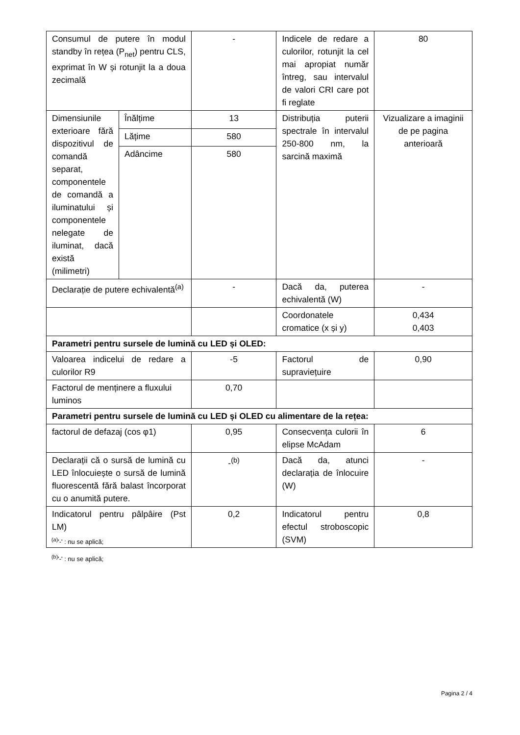| Consumul de putere în modul standby în rețea (P<sub>net</sub>) pentru CLS, exprimat în W și rotunjit la a doua zecimală | | - | Indicele de redare a culorilor, rotunjit la cel mai apropiat număr întreg, sau intervalul de valori CRI care pot fi reglate | 80 |
| Dimensiunile exterioare fără dispozitivul de comandă separat, componentele de comandă a iluminatului și componentele nelegate de iluminat, dacă există (milimetri) | Înălțime | 13 | Distribuția puterii spectrale în intervalul 250-800 nm, la sarcină maximă | Vizualizare a imaginii de pe pagina anterioară |
| | Lățime | 580 | | |
| | Adâncime | 580 | | |
| Declarație de putere echivalentă<sup>(a)</sup> | | - | Dacă da, puterea echivalentă (W) | - |
| | | | Coordonatele cromatice (x și y) | 0,434 0,403 |
| Parametri pentru sursele de lumină cu LED și OLED: | | | | |
| Valoarea indicelui de redare a culorilor R9 | | -5 | Factorul de supraviețuire | 0,90 |
| Factorul de menținere a fluxului luminos | | 0,70 | | |
| Parametri pentru sursele de lumină cu LED și OLED cu alimentare de la rețea: | | | | |
| factorul de defazaj (cos φ1) | | 0,95 | Consecvența culorii în elipse McAdam | 6 |
| Declarații că o sursă de lumină cu LED înlocuiește o sursă de lumină fluorescentă fără balast încorporat cu o anumită putere. | | -<sup>(b)</sup> | Dacă da, atunci declarația de înlocuire (W) | - |
| Indicatorul pentru pâlpâire (Pst LM) | | 0,2 | Indicatorul pentru efectul stroboscopic (SVM) | 0,8 |
<sup>(a)</sup> '-' : nu se aplică;
<sup>(b)</sup> '-' : nu se aplică;
Pagina 2 / 4